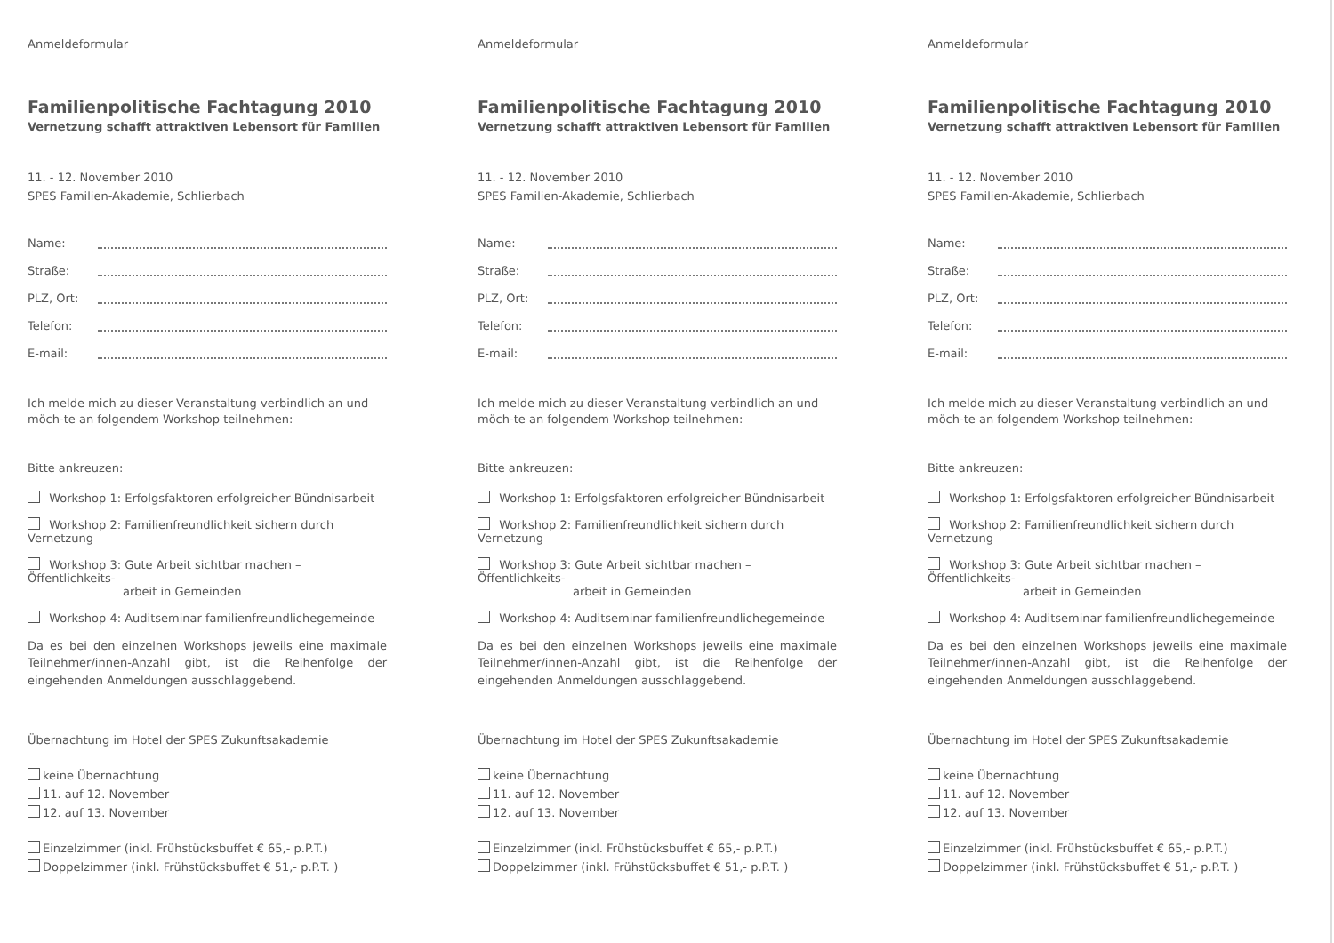Anmeldeformular
Familienpolitische Fachtagung 2010
Vernetzung schafft attraktiven Lebensort für Familien
11. - 12. November 2010
SPES Familien-Akademie, Schlierbach
Name:
Straße:
PLZ, Ort:
Telefon:
E-mail:
Ich melde mich zu dieser Veranstaltung verbindlich an und möch-te an folgendem Workshop teilnehmen:
Bitte ankreuzen:
Workshop 1: Erfolgsfaktoren erfolgreicher Bündnisarbeit
Workshop 2: Familienfreundlichkeit sichern durch Vernetzung
Workshop 3: Gute Arbeit sichtbar machen – Öffentlichkeits-
arbeit in Gemeinden
Workshop 4: Auditseminar familienfreundlichegemeinde
Da es bei den einzelnen Workshops jeweils eine maximale Teilnehmer/innen-Anzahl gibt, ist die Reihenfolge der eingehenden Anmeldungen ausschlaggebend.
Übernachtung im Hotel der SPES Zukunftsakademie
keine Übernachtung
11. auf 12. November
12. auf 13. November
Einzelzimmer (inkl. Frühstücksbuffet € 65,- p.P.T.)
Doppelzimmer (inkl. Frühstücksbuffet € 51,- p.P.T. )
Anmeldeformular
Familienpolitische Fachtagung 2010
Vernetzung schafft attraktiven Lebensort für Familien
11. - 12. November 2010
SPES Familien-Akademie, Schlierbach
Name:
Straße:
PLZ, Ort:
Telefon:
E-mail:
Ich melde mich zu dieser Veranstaltung verbindlich an und möch-te an folgendem Workshop teilnehmen:
Bitte ankreuzen:
Workshop 1: Erfolgsfaktoren erfolgreicher Bündnisarbeit
Workshop 2: Familienfreundlichkeit sichern durch Vernetzung
Workshop 3: Gute Arbeit sichtbar machen – Öffentlichkeits-
arbeit in Gemeinden
Workshop 4: Auditseminar familienfreundlichegemeinde
Da es bei den einzelnen Workshops jeweils eine maximale Teilnehmer/innen-Anzahl gibt, ist die Reihenfolge der eingehenden Anmeldungen ausschlaggebend.
Übernachtung im Hotel der SPES Zukunftsakademie
keine Übernachtung
11. auf 12. November
12. auf 13. November
Einzelzimmer (inkl. Frühstücksbuffet € 65,- p.P.T.)
Doppelzimmer (inkl. Frühstücksbuffet € 51,- p.P.T. )
Anmeldeformular
Familienpolitische Fachtagung 2010
Vernetzung schafft attraktiven Lebensort für Familien
11. - 12. November 2010
SPES Familien-Akademie, Schlierbach
Name:
Straße:
PLZ, Ort:
Telefon:
E-mail:
Ich melde mich zu dieser Veranstaltung verbindlich an und möch-te an folgendem Workshop teilnehmen:
Bitte ankreuzen:
Workshop 1: Erfolgsfaktoren erfolgreicher Bündnisarbeit
Workshop 2: Familienfreundlichkeit sichern durch Vernetzung
Workshop 3: Gute Arbeit sichtbar machen – Öffentlichkeits-
arbeit in Gemeinden
Workshop 4: Auditseminar familienfreundlichegemeinde
Da es bei den einzelnen Workshops jeweils eine maximale Teilnehmer/innen-Anzahl gibt, ist die Reihenfolge der eingehenden Anmeldungen ausschlaggebend.
Übernachtung im Hotel der SPES Zukunftsakademie
keine Übernachtung
11. auf 12. November
12. auf 13. November
Einzelzimmer (inkl. Frühstücksbuffet € 65,- p.P.T.)
Doppelzimmer (inkl. Frühstücksbuffet € 51,- p.P.T. )